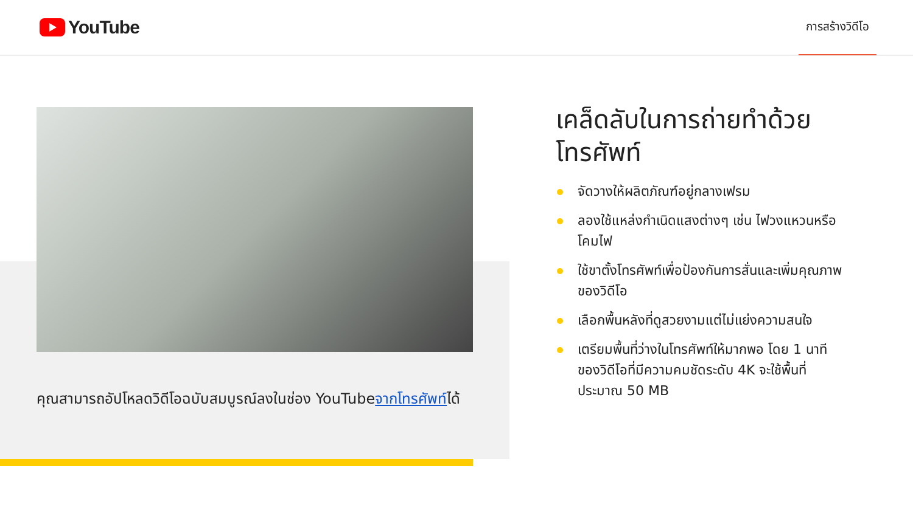YouTube
การสร้างวิดีโอ
คุณสามารถอัปโหลดวิดีโอฉบับสมบูรณ์ลงในช่อง YouTubeจากโทรศัพท์ได้
เคล็ดลับในการถ่ายทำด้วยโทรศัพท์
จัดวางให้ผลิตภัณฑ์อยู่กลางเฟรม
ลองใช้แหล่งกำเนิดแสงต่างๆ เช่น ไฟวงแหวนหรือโคมไฟ
ใช้ขาตั้งโทรศัพท์เพื่อป้องกันการสั่นและเพิ่มคุณภาพของวิดีโอ
เลือกพื้นหลังที่ดูสวยงามแต่ไม่แย่งความสนใจ
เตรียมพื้นที่ว่างในโทรศัพท์ให้มากพอ โดย 1 นาทีของวิดีโอที่มีความคมชัดระดับ 4K จะใช้พื้นที่ประมาณ 50 MB